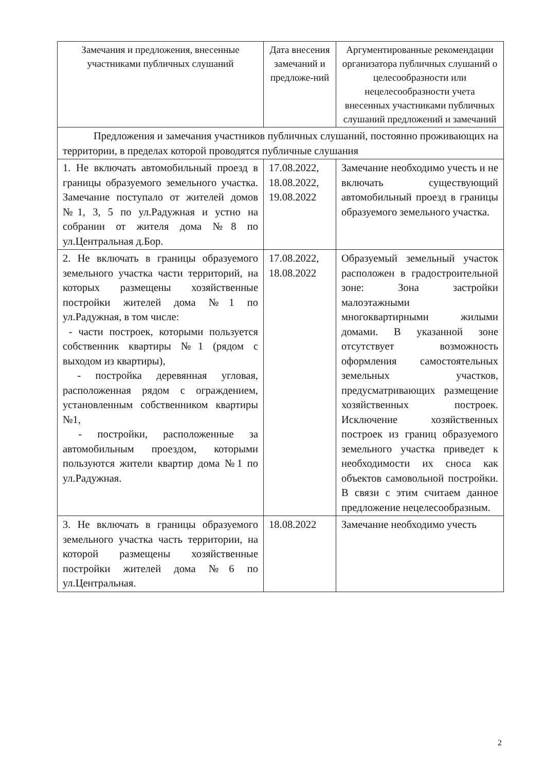| Замечания и предложения, внесенные участниками публичных слушаний | Дата внесения замечаний и предложе-ний | Аргументированные рекомендации организатора публичных слушаний о целесообразности или нецелесообразности учета внесенных участниками публичных слушаний предложений и замечаний |
| --- | --- | --- |
| Предложения и замечания участников публичных слушаний, постоянно проживающих на территории, в пределах которой проводятся публичные слушания | | |
| 1. Не включать автомобильный проезд в границы образуемого земельного участка. Замечание поступало от жителей домов №1, 3, 5 по ул.Радужная и устно на собрании от жителя дома №8 по ул.Центральная д.Бор. | 17.08.2022, 18.08.2022, 19.08.2022 | Замечание необходимо учесть и не включать существующий автомобильный проезд в границы образуемого земельного участка. |
| 2. Не включать в границы образуемого земельного участка части территорий, на которых размещены хозяйственные постройки жителей дома №1 по ул.Радужная, в том числе: - части построек, которыми пользуется собственник квартиры №1 (рядом с выходом из квартиры), - постройка деревянная угловая, расположенная рядом с ограждением, установленным собственником квартиры №1, - постройки, расположенные за автомобильным проездом, которыми пользуются жители квартир дома №1 по ул.Радужная. | 17.08.2022, 18.08.2022 | Образуемый земельный участок расположен в градостроительной зоне: Зона застройки малоэтажными многоквартирными жилыми домами. В указанной зоне отсутствует возможность оформления самостоятельных земельных участков, предусматривающих размещение хозяйственных построек. Исключение хозяйственных построек из границ образуемого земельного участка приведет к необходимости их сноса как объектов самовольной постройки. В связи с этим считаем данное предложение нецелесообразным. |
| 3. Не включать в границы образуемого земельного участка часть территории, на которой размещены хозяйственные постройки жителей дома №6 по ул.Центральная. | 18.08.2022 | Замечание необходимо учесть |
2